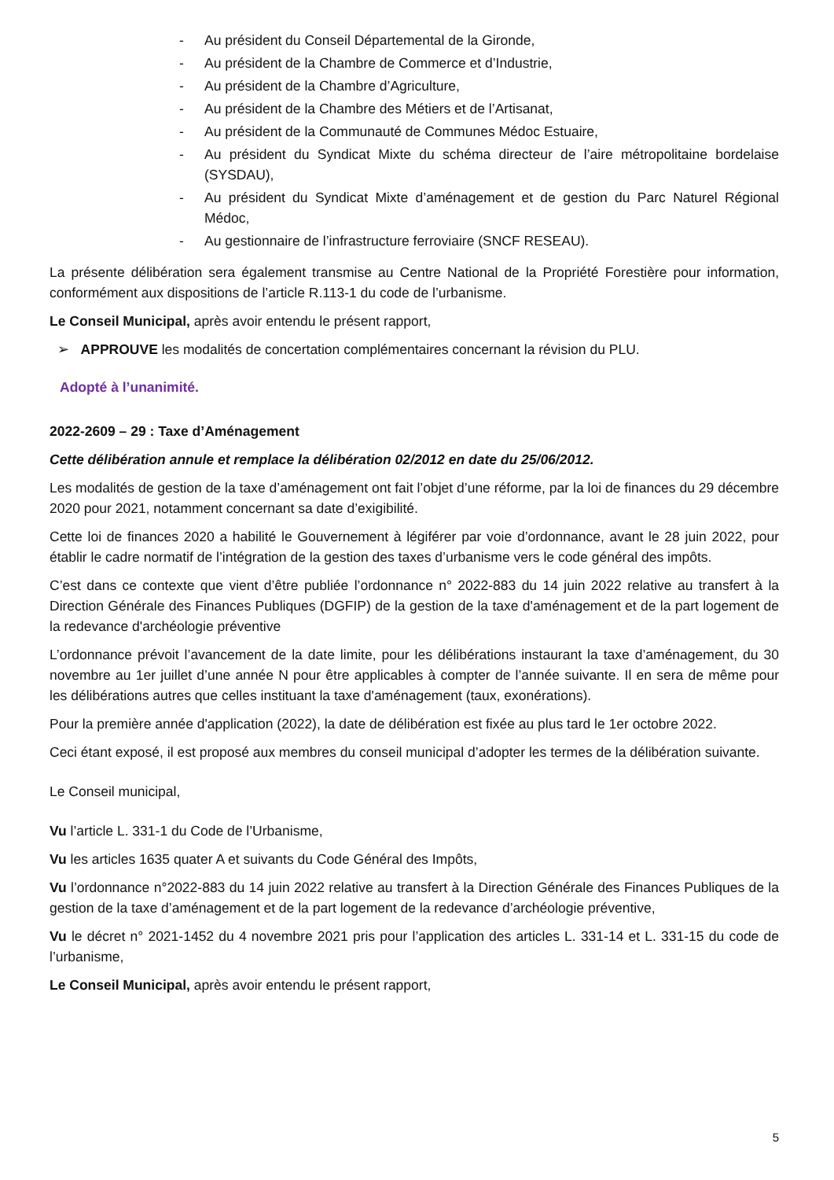- Au président du Conseil Départemental de la Gironde,
- Au président de la Chambre de Commerce et d’Industrie,
- Au président de la Chambre d’Agriculture,
- Au président de la Chambre des Métiers et de l’Artisanat,
- Au président de la Communauté de Communes Médoc Estuaire,
- Au président du Syndicat Mixte du schéma directeur de l’aire métropolitaine bordelaise (SYSDAU),
- Au président du Syndicat Mixte d’aménagement et de gestion du Parc Naturel Régional Médoc,
- Au gestionnaire de l’infrastructure ferroviaire (SNCF RESEAU).
La présente délibération sera également transmise au Centre National de la Propriété Forestière pour information, conformément aux dispositions de l’article R.113-1 du code de l’urbanisme.
Le Conseil Municipal, après avoir entendu le présent rapport,
➢ APPROUVE les modalités de concertation complémentaires concernant la révision du PLU.
Adopté à l’unanimité.
2022-2609 – 29 : Taxe d’Aménagement
Cette délibération annule et remplace la délibération 02/2012 en date du 25/06/2012.
Les modalités de gestion de la taxe d’aménagement ont fait l’objet d’une réforme, par la loi de finances du 29 décembre 2020 pour 2021, notamment concernant sa date d’exigibilité.
Cette loi de finances 2020 a habilité le Gouvernement à légiférer par voie d’ordonnance, avant le 28 juin 2022, pour établir le cadre normatif de l’intégration de la gestion des taxes d’urbanisme vers le code général des impôts.
C’est dans ce contexte que vient d’être publiée l’ordonnance n° 2022-883 du 14 juin 2022 relative au transfert à la Direction Générale des Finances Publiques (DGFIP) de la gestion de la taxe d'aménagement et de la part logement de la redevance d'archéologie préventive
L’ordonnance prévoit l’avancement de la date limite, pour les délibérations instaurant la taxe d’aménagement, du 30 novembre au 1er juillet d’une année N pour être applicables à compter de l’année suivante. Il en sera de même pour les délibérations autres que celles instituant la taxe d'aménagement (taux, exonérations).
Pour la première année d'application (2022), la date de délibération est fixée au plus tard le 1er octobre 2022.
Ceci étant exposé, il est proposé aux membres du conseil municipal d’adopter les termes de la délibération suivante.
Le Conseil municipal,
Vu l’article L. 331-1 du Code de l’Urbanisme,
Vu les articles 1635 quater A et suivants du Code Général des Impôts,
Vu l’ordonnance n°2022-883 du 14 juin 2022 relative au transfert à la Direction Générale des Finances Publiques de la gestion de la taxe d’aménagement et de la part logement de la redevance d’archéologie préventive,
Vu le décret n° 2021-1452 du 4 novembre 2021 pris pour l’application des articles L. 331-14 et L. 331-15 du code de l’urbanisme,
Le Conseil Municipal, après avoir entendu le présent rapport,
5